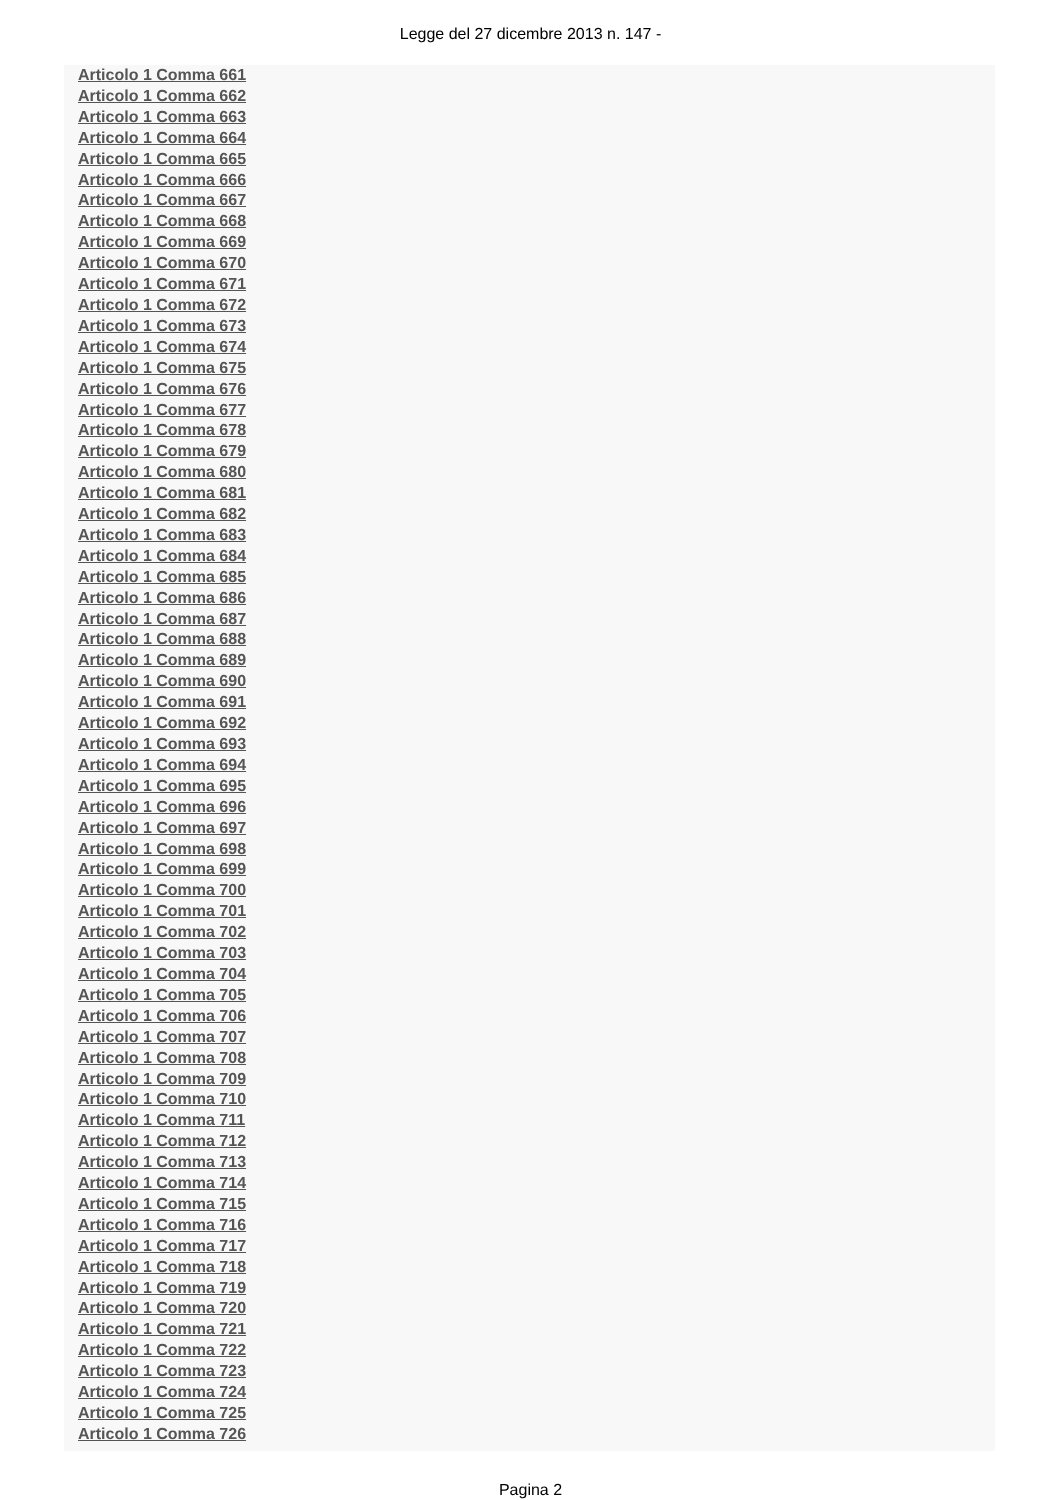Legge del 27 dicembre 2013 n. 147 -
Articolo 1 Comma 661
Articolo 1 Comma 662
Articolo 1 Comma 663
Articolo 1 Comma 664
Articolo 1 Comma 665
Articolo 1 Comma 666
Articolo 1 Comma 667
Articolo 1 Comma 668
Articolo 1 Comma 669
Articolo 1 Comma 670
Articolo 1 Comma 671
Articolo 1 Comma 672
Articolo 1 Comma 673
Articolo 1 Comma 674
Articolo 1 Comma 675
Articolo 1 Comma 676
Articolo 1 Comma 677
Articolo 1 Comma 678
Articolo 1 Comma 679
Articolo 1 Comma 680
Articolo 1 Comma 681
Articolo 1 Comma 682
Articolo 1 Comma 683
Articolo 1 Comma 684
Articolo 1 Comma 685
Articolo 1 Comma 686
Articolo 1 Comma 687
Articolo 1 Comma 688
Articolo 1 Comma 689
Articolo 1 Comma 690
Articolo 1 Comma 691
Articolo 1 Comma 692
Articolo 1 Comma 693
Articolo 1 Comma 694
Articolo 1 Comma 695
Articolo 1 Comma 696
Articolo 1 Comma 697
Articolo 1 Comma 698
Articolo 1 Comma 699
Articolo 1 Comma 700
Articolo 1 Comma 701
Articolo 1 Comma 702
Articolo 1 Comma 703
Articolo 1 Comma 704
Articolo 1 Comma 705
Articolo 1 Comma 706
Articolo 1 Comma 707
Articolo 1 Comma 708
Articolo 1 Comma 709
Articolo 1 Comma 710
Articolo 1 Comma 711
Articolo 1 Comma 712
Articolo 1 Comma 713
Articolo 1 Comma 714
Articolo 1 Comma 715
Articolo 1 Comma 716
Articolo 1 Comma 717
Articolo 1 Comma 718
Articolo 1 Comma 719
Articolo 1 Comma 720
Articolo 1 Comma 721
Articolo 1 Comma 722
Articolo 1 Comma 723
Articolo 1 Comma 724
Articolo 1 Comma 725
Articolo 1 Comma 726
Pagina 2